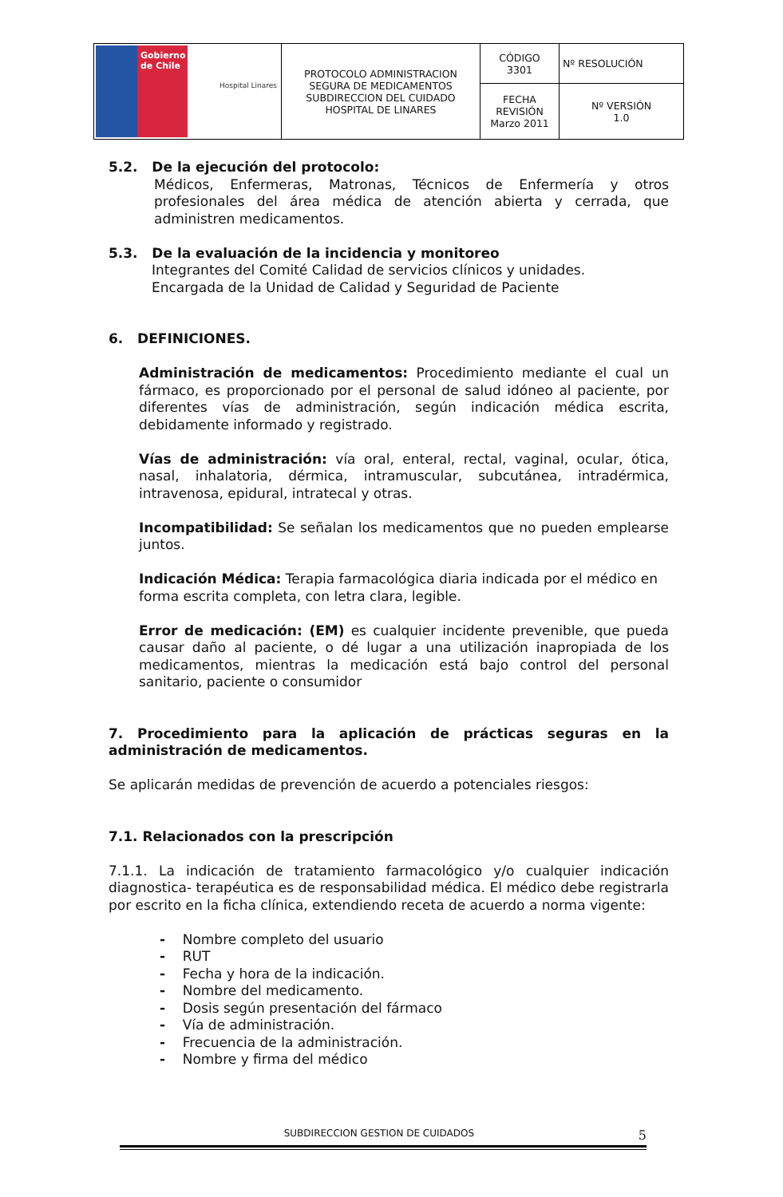| Gobierno de Chile Hospital Linares | PROTOCOLO ADMINISTRACION SEGURA DE MEDICAMENTOS SUBDIRECCION DEL CUIDADO HOSPITAL DE LINARES | CÓDIGO 3301 | Nº RESOLUCIÓN |
| | | FECHA REVISIÓN Marzo 2011 | Nº VERSIÓN 1.0 |
5.2. De la ejecución del protocolo:
Médicos, Enfermeras, Matronas, Técnicos de Enfermería y otros profesionales del área médica de atención abierta y cerrada, que administren medicamentos.
5.3. De la evaluación de la incidencia y monitoreo
Integrantes del Comité Calidad de servicios clínicos y unidades.
Encargada de la Unidad de Calidad y Seguridad de Paciente
6. DEFINICIONES.
Administración de medicamentos: Procedimiento mediante el cual un fármaco, es proporcionado por el personal de salud idóneo al paciente, por diferentes vías de administración, según indicación médica escrita, debidamente informado y registrado.
Vías de administración: vía oral, enteral, rectal, vaginal, ocular, ótica, nasal, inhalatoria, dérmica, intramuscular, subcutánea, intradérmica, intravenosa, epidural, intratecal y otras.
Incompatibilidad: Se señalan los medicamentos que no pueden emplearse juntos.
Indicación Médica: Terapia farmacológica diaria indicada por el médico en forma escrita completa, con letra clara, legible.
Error de medicación: (EM) es cualquier incidente prevenible, que pueda causar daño al paciente, o dé lugar a una utilización inapropiada de los medicamentos, mientras la medicación está bajo control del personal sanitario, paciente o consumidor
7. Procedimiento para la aplicación de prácticas seguras en la administración de medicamentos.
Se aplicarán medidas de prevención de acuerdo a potenciales riesgos:
7.1. Relacionados con la prescripción
7.1.1. La indicación de tratamiento farmacológico y/o cualquier indicación diagnostica- terapéutica es de responsabilidad médica. El médico debe registrarla por escrito en la ficha clínica, extendiendo receta de acuerdo a norma vigente:
- Nombre completo del usuario
- RUT
- Fecha y hora de la indicación.
- Nombre del medicamento.
- Dosis según presentación del fármaco
- Vía de administración.
- Frecuencia de la administración.
- Nombre y firma del médico
SUBDIRECCION GESTION DE CUIDADOS 5